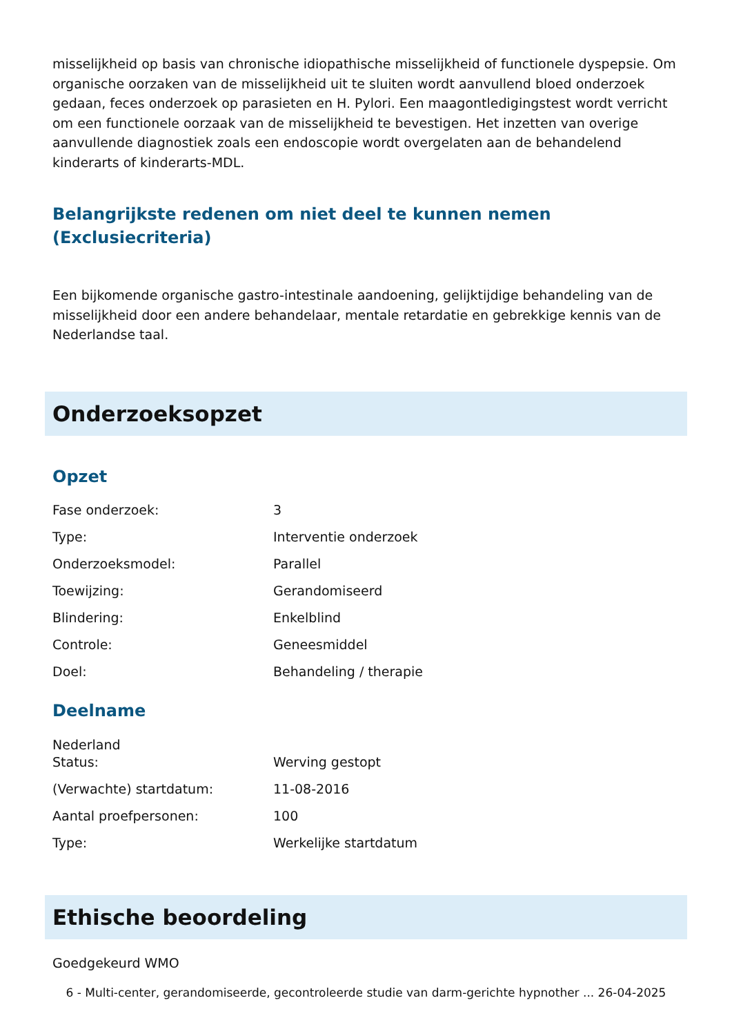misselijkheid op basis van chronische idiopathische misselijkheid of functionele dyspepsie. Om organische oorzaken van de misselijkheid uit te sluiten wordt aanvullend bloed onderzoek gedaan, feces onderzoek op parasieten en H. Pylori. Een maagontledigingstest wordt verricht om een functionele oorzaak van de misselijkheid te bevestigen. Het inzetten van overige aanvullende diagnostiek zoals een endoscopie wordt overgelaten aan de behandelend kinderarts of kinderarts-MDL.
Belangrijkste redenen om niet deel te kunnen nemen (Exclusiecriteria)
Een bijkomende organische gastro-intestinale aandoening, gelijktijdige behandeling van de misselijkheid door een andere behandelaar, mentale retardatie en gebrekkige kennis van de Nederlandse taal.
Onderzoeksopzet
Opzet
| Fase onderzoek: | 3 |
| Type: | Interventie onderzoek |
| Onderzoeksmodel: | Parallel |
| Toewijzing: | Gerandomiseerd |
| Blindering: | Enkelblind |
| Controle: | Geneesmiddel |
| Doel: | Behandeling / therapie |
Deelname
Nederland
| Status: | Werving gestopt |
| (Verwachte) startdatum: | 11-08-2016 |
| Aantal proefpersonen: | 100 |
| Type: | Werkelijke startdatum |
Ethische beoordeling
Goedgekeurd WMO
6 - Multi-center, gerandomiseerde, gecontroleerde studie van darm-gerichte hypnother ... 26-04-2025